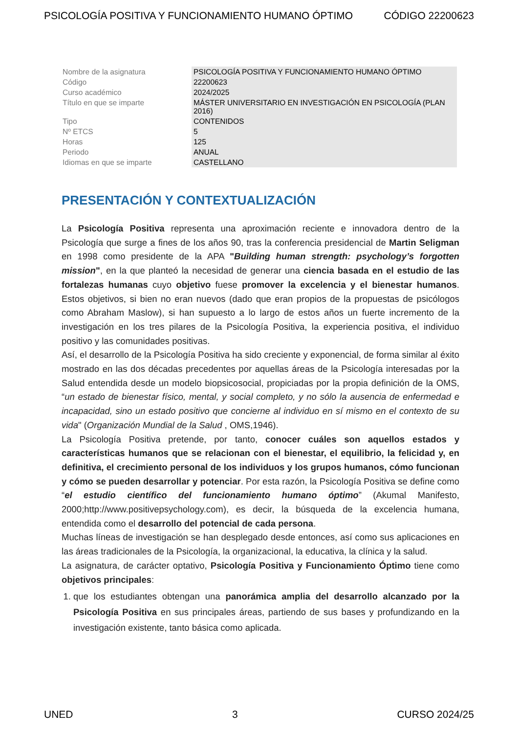PSICOLOGÍA POSITIVA Y FUNCIONAMIENTO HUMANO ÓPTIMO CÓDIGO 22200623
| Nombre de la asignatura | PSICOLOGÍA POSITIVA Y FUNCIONAMIENTO HUMANO ÓPTIMO |
| Código | 22200623 |
| Curso académico | 2024/2025 |
| Título en que se imparte | MÁSTER UNIVERSITARIO EN INVESTIGACIÓN EN PSICOLOGÍA (PLAN 2016) |
| Tipo | CONTENIDOS |
| Nº ETCS | 5 |
| Horas | 125 |
| Periodo | ANUAL |
| Idiomas en que se imparte | CASTELLANO |
PRESENTACIÓN Y CONTEXTUALIZACIÓN
La Psicología Positiva representa una aproximación reciente e innovadora dentro de la Psicología que surge a fines de los años 90, tras la conferencia presidencial de Martin Seligman en 1998 como presidente de la APA "Building human strength: psychology’s forgotten mission", en la que planteó la necesidad de generar una ciencia basada en el estudio de las fortalezas humanas cuyo objetivo fuese promover la excelencia y el bienestar humanos. Estos objetivos, si bien no eran nuevos (dado que eran propios de la propuestas de psicólogos como Abraham Maslow), si han supuesto a lo largo de estos años un fuerte incremento de la investigación en los tres pilares de la Psicología Positiva, la experiencia positiva, el individuo positivo y las comunidades positivas.
Así, el desarrollo de la Psicología Positiva ha sido creciente y exponencial, de forma similar al éxito mostrado en las dos décadas precedentes por aquellas áreas de la Psicología interesadas por la Salud entendida desde un modelo biopsicosocial, propiciadas por la propia definición de la OMS, “un estado de bienestar físico, mental, y social completo, y no sólo la ausencia de enfermedad e incapacidad, sino un estado positivo que concierne al individuo en sí mismo en el contexto de su vida" (Organización Mundial de la Salud , OMS,1946).
La Psicología Positiva pretende, por tanto, conocer cuáles son aquellos estados y características humanos que se relacionan con el bienestar, el equilibrio, la felicidad y, en definitiva, el crecimiento personal de los individuos y los grupos humanos, cómo funcionan y cómo se pueden desarrollar y potenciar. Por esta razón, la Psicología Positiva se define como “el estudio científico del funcionamiento humano óptimo” (Akumal Manifesto, 2000;http://www.positivepsychology.com), es decir, la búsqueda de la excelencia humana, entendida como el desarrollo del potencial de cada persona.
Muchas líneas de investigación se han desplegado desde entonces, así como sus aplicaciones en las áreas tradicionales de la Psicología, la organizacional, la educativa, la clínica y la salud.
La asignatura, de carácter optativo, Psicología Positiva y Funcionamiento Óptimo tiene como objetivos principales:
1. que los estudiantes obtengan una panorámica amplia del desarrollo alcanzado por la Psicología Positiva en sus principales áreas, partiendo de sus bases y profundizando en la investigación existente, tanto básica como aplicada.
UNED 3 CURSO 2024/25